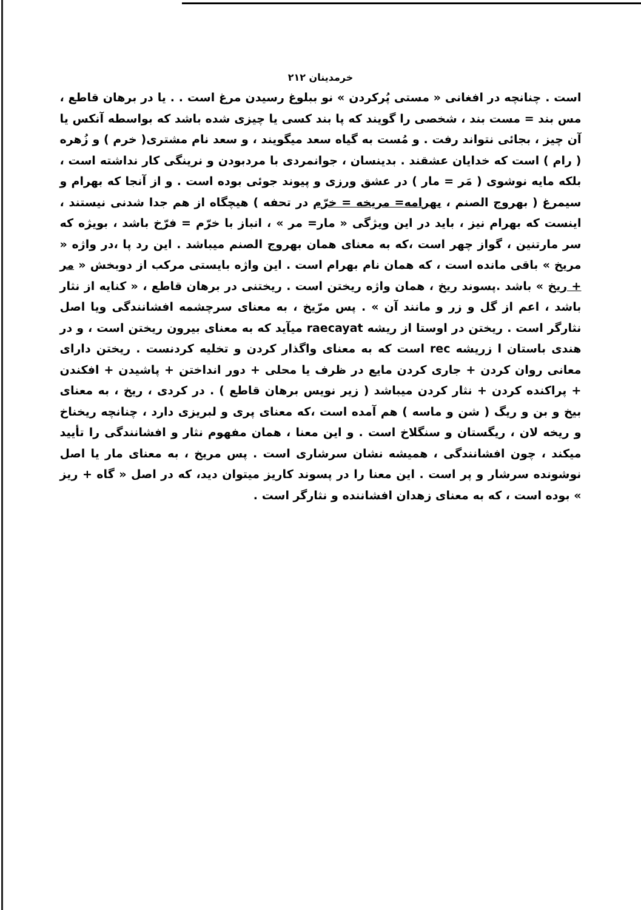خرمدینان ۲۱۲
است . چنانچه در افغانی « مستی پُرکردن » نو ببلوغ رسیدن مرغ است . . یا در برهان قاطع ، مس بند = مست بند ، شخصی را گویند که پا بند کسی یا چیزی شده باشد که بواسطه آنکس یا آن چیز ، بجائی نتواند رفت . و مُست به گیاه سعد میگویند ، و سعد نام مشتری( خرم ) و زُهره ( رام ) است که خدایان عشقند . بدینسان ، جوانمردی با مردبودن و نرینگی کار نداشته است ، بلکه مایه نوشوی ( مَر = مار ) در عشق ورزی و پیوند جوئی بوده است . و از آنجا که بهرام و سیمرغ ( بهروج الصنم ، بهرامه= مریخه = خرّم در تحفه ) هیچگاه از هم جدا شدنی نیستند ، اینست که بهرام نیز ، باید در این ویژگی « مار= مر » ، انباز با خرّم = فرّخ باشد ، بویژه که سر مارتنین ، گواز چهر است ،که به معنای همان بهروج الصنم میباشد . این رد پا ،در واژه « مریخ » باقی مانده است ، که همان نام بهرام است . این واژه بایستی مرکب از دوبخش « مر + ریخ » باشد .پسوند ریخ ، همان واژه ریختن است . ریختنی در برهان قاطع ، « کنایه از نثار باشد ، اعم از گل و زر و مانند آن » . پس مرّیخ ، به معنای سرچشمه افشانندگی ویا اصل نثارگر است . ریختن در اوستا از ریشه raecayat میآید که به معنای بیرون ریختن است ، و در هندی باستان ا زریشه rec است که به معنای واگذار کردن و تخلیه کردنست . ریختن دارای معانی روان کردن + جاری کردن مایع در ظرف یا محلی + دور انداختن + پاشیدن + افکندن + پراکنده کردن + نثار کردن میباشد ( زیر نویس برهان قاطع ) . در کردی ، ریخ ، به معنای بیخ و بن و ریگ ( شن و ماسه ) هم آمده است ،که معنای پری و لبریزی دارد ، چنانچه ریخناخ و ریخه لان ، ریگستان و سنگلاخ است . و این معنا ، همان مفهوم نثار و افشانندگی را تأیید میکند ، چون افشانندگی ، همیشه نشان سرشاری است . پس مریخ ، به معنای مار یا اصل نوشونده سرشار و پر است . این معنا را در پسوند کاریز میتوان دید، که در اصل « گاه + ریز » بوده است ، که به معنای زهدان افشاننده و نثارگر است .